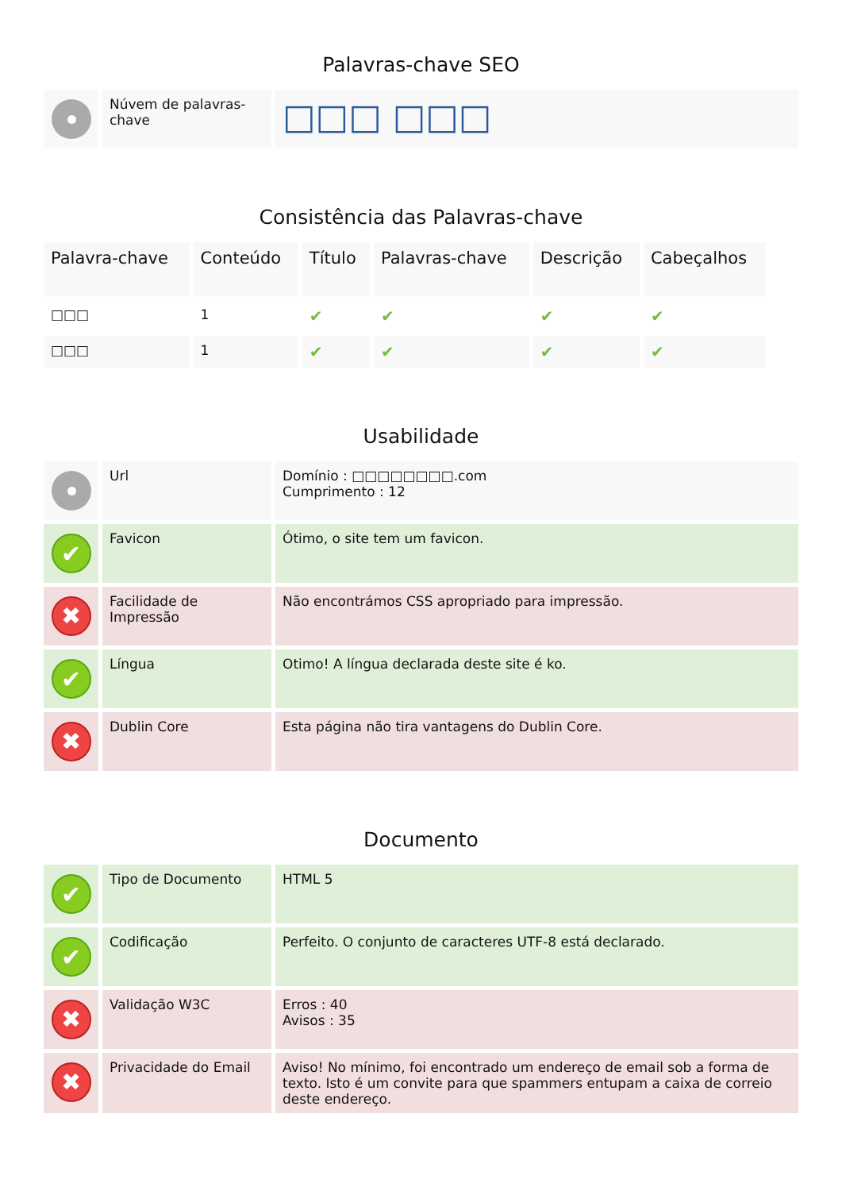Palavras-chave SEO
| | Núvem de palavras-chave | □□□ □□□ |
Consistência das Palavras-chave
| Palavra-chave | Conteúdo | Título | Palavras-chave | Descrição | Cabeçalhos |
| --- | --- | --- | --- | --- | --- |
| □□□ | 1 | ✔ | ✔ | ✔ | ✔ |
| □□□ | 1 | ✔ | ✔ | ✔ | ✔ |
Usabilidade
| | Url | Domínio : □□□□□□□□.com Cumprimento : 12 |
| ✔ | Favicon | Ótimo, o site tem um favicon. |
| ✖ | Facilidade de Impressão | Não encontrámos CSS apropriado para impressão. |
| ✔ | Língua | Otimo! A língua declarada deste site é ko. |
| ✖ | Dublin Core | Esta página não tira vantagens do Dublin Core. |
Documento
| ✔ | Tipo de Documento | HTML 5 |
| ✔ | Codificação | Perfeito. O conjunto de caracteres UTF-8 está declarado. |
| ✖ | Validação W3C | Erros : 40 Avisos : 35 |
| ✖ | Privacidade do Email | Aviso! No mínimo, foi encontrado um endereço de email sob a forma de texto. Isto é um convite para que spammers entupam a caixa de correio deste endereço. |